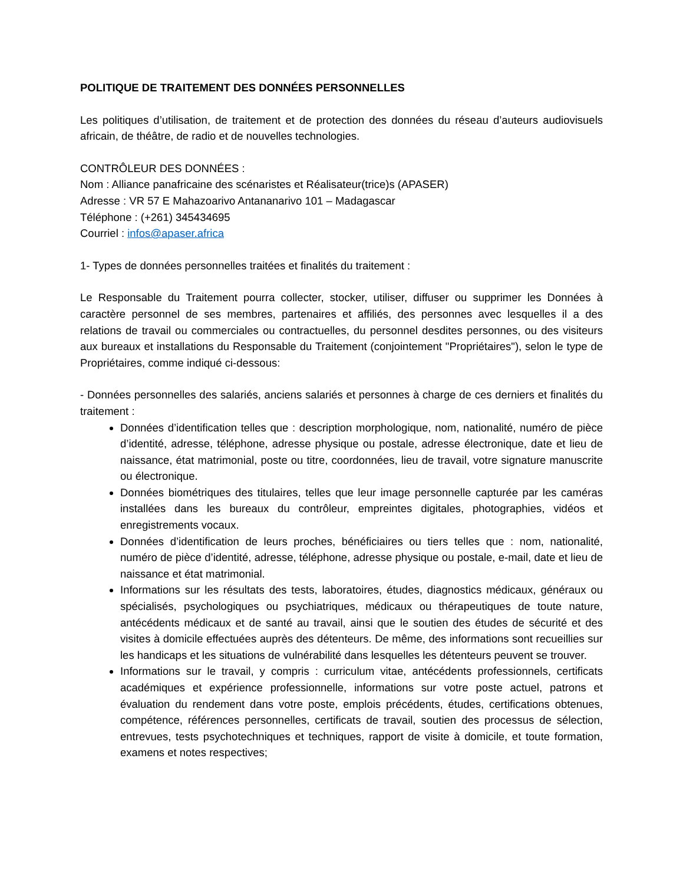POLITIQUE DE TRAITEMENT DES DONNÉES PERSONNELLES
Les politiques d’utilisation, de traitement et de protection des données du réseau d’auteurs audiovisuels africain, de théâtre, de radio et de nouvelles technologies.
CONTRÔLEUR DES DONNÉES :
Nom : Alliance panafricaine des scénaristes et Réalisateur(trice)s (APASER)
Adresse : VR 57 E Mahazoarivo Antananarivo 101 – Madagascar
Téléphone : (+261) 345434695
Courriel : infos@apaser.africa
1- Types de données personnelles traitées et finalités du traitement :
Le Responsable du Traitement pourra collecter, stocker, utiliser, diffuser ou supprimer les Données à caractère personnel de ses membres, partenaires et affiliés, des personnes avec lesquelles il a des relations de travail ou commerciales ou contractuelles, du personnel desdites personnes, ou des visiteurs aux bureaux et installations du Responsable du Traitement (conjointement "Propriétaires"), selon le type de Propriétaires, comme indiqué ci-dessous:
- Données personnelles des salariés, anciens salariés et personnes à charge de ces derniers et finalités du traitement :
Données d’identification telles que : description morphologique, nom, nationalité, numéro de pièce d’identité, adresse, téléphone, adresse physique ou postale, adresse électronique, date et lieu de naissance, état matrimonial, poste ou titre, coordonnées, lieu de travail, votre signature manuscrite ou électronique.
Données biométriques des titulaires, telles que leur image personnelle capturée par les caméras installées dans les bureaux du contrôleur, empreintes digitales, photographies, vidéos et enregistrements vocaux.
Données d’identification de leurs proches, bénéficiaires ou tiers telles que : nom, nationalité, numéro de pièce d’identité, adresse, téléphone, adresse physique ou postale, e-mail, date et lieu de naissance et état matrimonial.
Informations sur les résultats des tests, laboratoires, études, diagnostics médicaux, généraux ou spécialisés, psychologiques ou psychiatriques, médicaux ou thérapeutiques de toute nature, antécédents médicaux et de santé au travail, ainsi que le soutien des études de sécurité et des visites à domicile effectuées auprès des détenteurs. De même, des informations sont recueillies sur les handicaps et les situations de vulnérabilité dans lesquelles les détenteurs peuvent se trouver.
Informations sur le travail, y compris : curriculum vitae, antécédents professionnels, certificats académiques et expérience professionnelle, informations sur votre poste actuel, patrons et évaluation du rendement dans votre poste, emplois précédents, études, certifications obtenues, compétence, références personnelles, certificats de travail, soutien des processus de sélection, entrevues, tests psychotechniques et techniques, rapport de visite à domicile, et toute formation, examens et notes respectives;